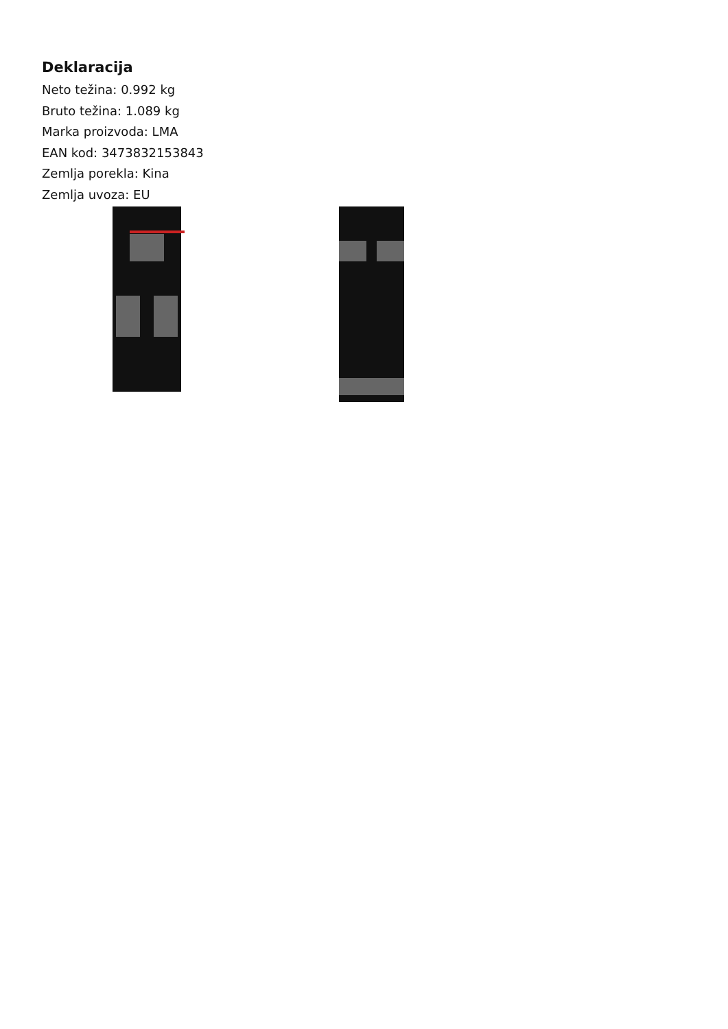Deklaracija
Neto težina: 0.992 kg
Bruto težina: 1.089 kg
Marka proizvoda: LMA
EAN kod: 3473832153843
Zemlja porekla: Kina
Zemlja uvoza: EU